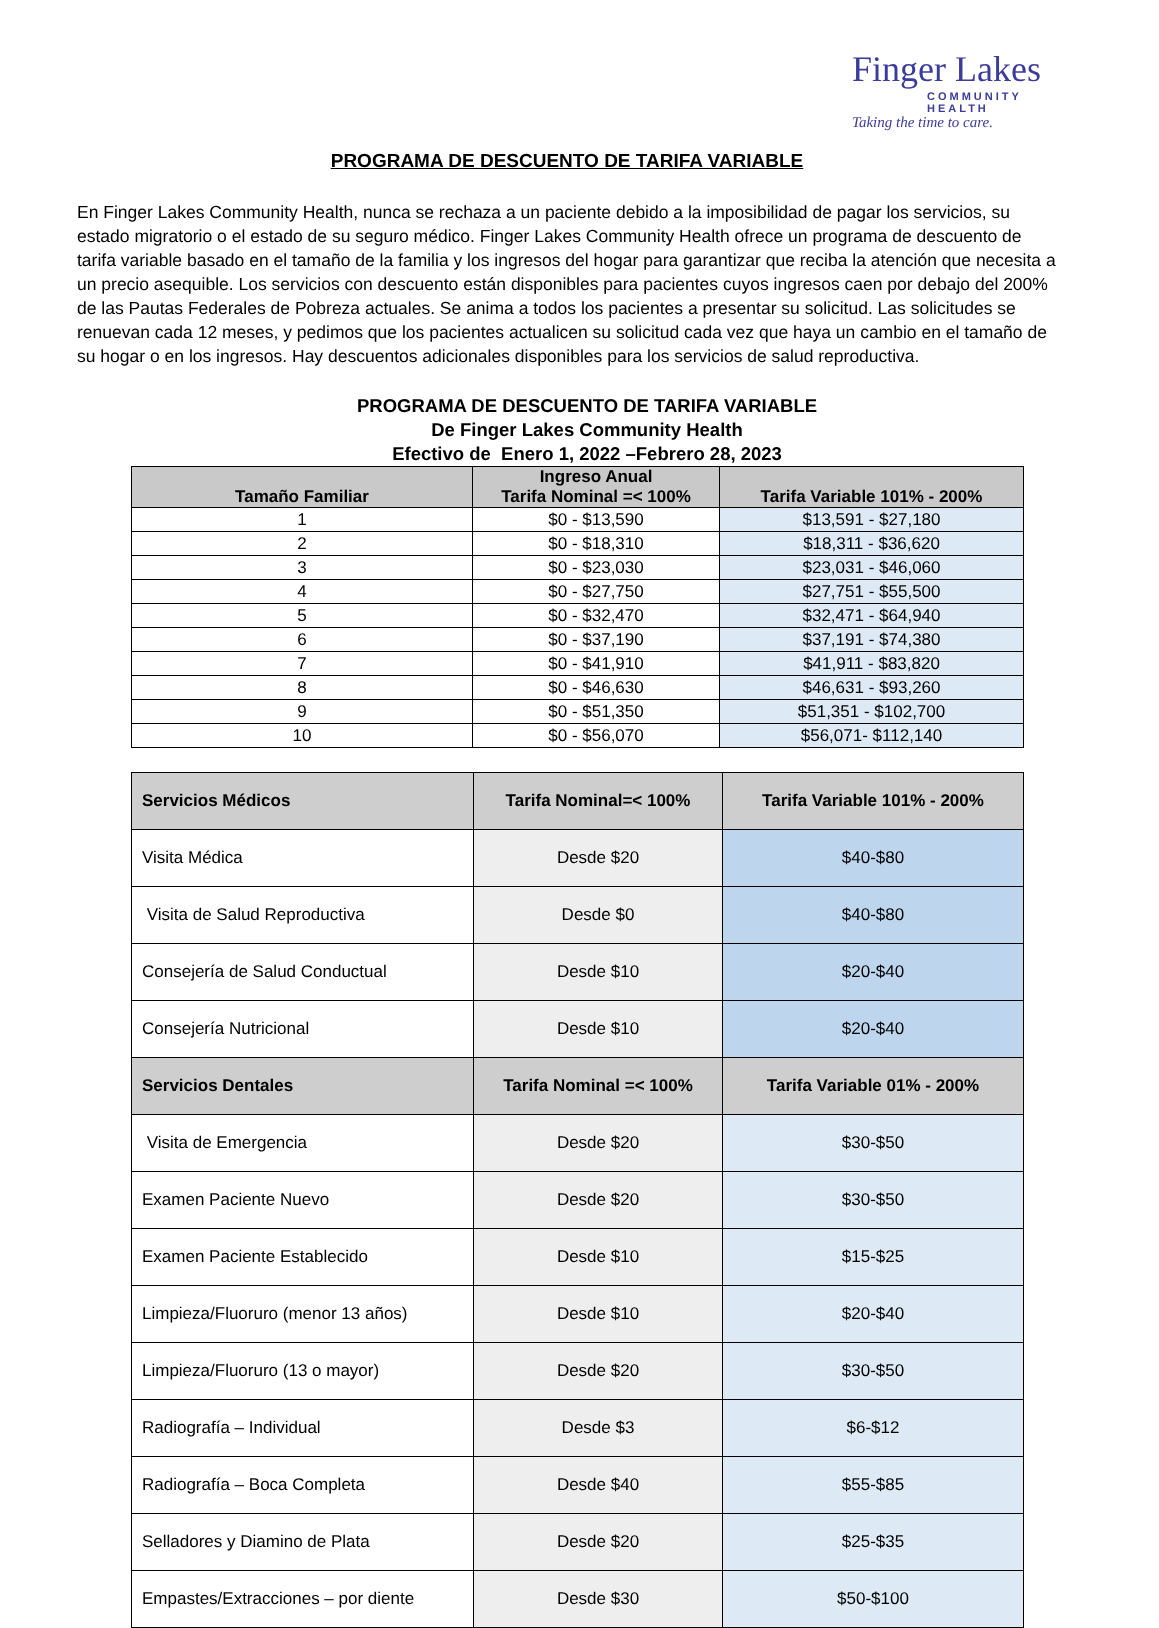Finger Lakes
COMMUNITY HEALTH
Taking the time to care.
PROGRAMA DE DESCUENTO DE TARIFA VARIABLE
En Finger Lakes Community Health, nunca se rechaza a un paciente debido a la imposibilidad de pagar los servicios, su estado migratorio o el estado de su seguro médico. Finger Lakes Community Health ofrece un programa de descuento de tarifa variable basado en el tamaño de la familia y los ingresos del hogar para garantizar que reciba la atención que necesita a un precio asequible. Los servicios con descuento están disponibles para pacientes cuyos ingresos caen por debajo del 200% de las Pautas Federales de Pobreza actuales. Se anima a todos los pacientes a presentar su solicitud. Las solicitudes se renuevan cada 12 meses, y pedimos que los pacientes actualicen su solicitud cada vez que haya un cambio en el tamaño de su hogar o en los ingresos. Hay descuentos adicionales disponibles para los servicios de salud reproductiva.
PROGRAMA DE DESCUENTO DE TARIFA VARIABLE
De Finger Lakes Community Health
Efectivo de Enero 1, 2022 –Febrero 28, 2023
| Tamaño Familiar | Ingreso Anual Tarifa Nominal =< 100% | Tarifa Variable 101% - 200% |
| --- | --- | --- |
| 1 | $0 - $13,590 | $13,591 - $27,180 |
| 2 | $0 - $18,310 | $18,311 - $36,620 |
| 3 | $0 - $23,030 | $23,031 - $46,060 |
| 4 | $0 - $27,750 | $27,751 - $55,500 |
| 5 | $0 - $32,470 | $32,471 - $64,940 |
| 6 | $0 - $37,190 | $37,191 - $74,380 |
| 7 | $0 - $41,910 | $41,911 - $83,820 |
| 8 | $0 - $46,630 | $46,631 - $93,260 |
| 9 | $0 - $51,350 | $51,351 - $102,700 |
| 10 | $0 - $56,070 | $56,071- $112,140 |
| Servicios Médicos | Tarifa Nominal=< 100% | Tarifa Variable 101% - 200% |
| --- | --- | --- |
| Visita Médica | Desde $20 | $40-$80 |
| Visita de Salud Reproductiva | Desde $0 | $40-$80 |
| Consejería de Salud Conductual | Desde $10 | $20-$40 |
| Consejería Nutricional | Desde $10 | $20-$40 |
| Servicios Dentales | Tarifa Nominal =< 100% | Tarifa Variable 01% - 200% |
| Visita de Emergencia | Desde $20 | $30-$50 |
| Examen Paciente Nuevo | Desde $20 | $30-$50 |
| Examen Paciente Establecido | Desde $10 | $15-$25 |
| Limpieza/Fluoruro (menor 13 años) | Desde $10 | $20-$40 |
| Limpieza/Fluoruro (13 o mayor) | Desde $20 | $30-$50 |
| Radiografía – Individual | Desde $3 | $6-$12 |
| Radiografía – Boca Completa | Desde $40 | $55-$85 |
| Selladores y Diamino de Plata | Desde $20 | $25-$35 |
| Empastes/Extracciones – por diente | Desde $30 | $50-$100 |